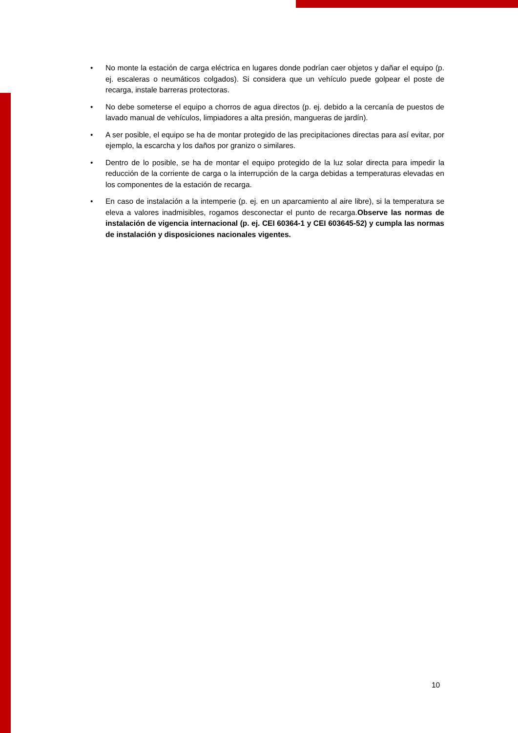• No monte la estación de carga eléctrica en lugares donde podrían caer objetos y dañar el equipo (p. ej. escaleras o neumáticos colgados). Si considera que un vehículo puede golpear el poste de recarga, instale barreras protectoras.
• No debe someterse el equipo a chorros de agua directos (p. ej. debido a la cercanía de puestos de lavado manual de vehículos, limpiadores a alta presión, mangueras de jardín).
• A ser posible, el equipo se ha de montar protegido de las precipitaciones directas para así evitar, por ejemplo, la escarcha y los daños por granizo o similares.
• Dentro de lo posible, se ha de montar el equipo protegido de la luz solar directa para impedir la reducción de la corriente de carga o la interrupción de la carga debidas a temperaturas elevadas en los componentes de la estación de recarga.
• En caso de instalación a la intemperie (p. ej. en un aparcamiento al aire libre), si la temperatura se eleva a valores inadmisibles, rogamos desconectar el punto de recarga.Observe las normas de instalación de vigencia internacional (p. ej. CEI 60364-1 y CEI 603645-52) y cumpla las normas de instalación y disposiciones nacionales vigentes.
10